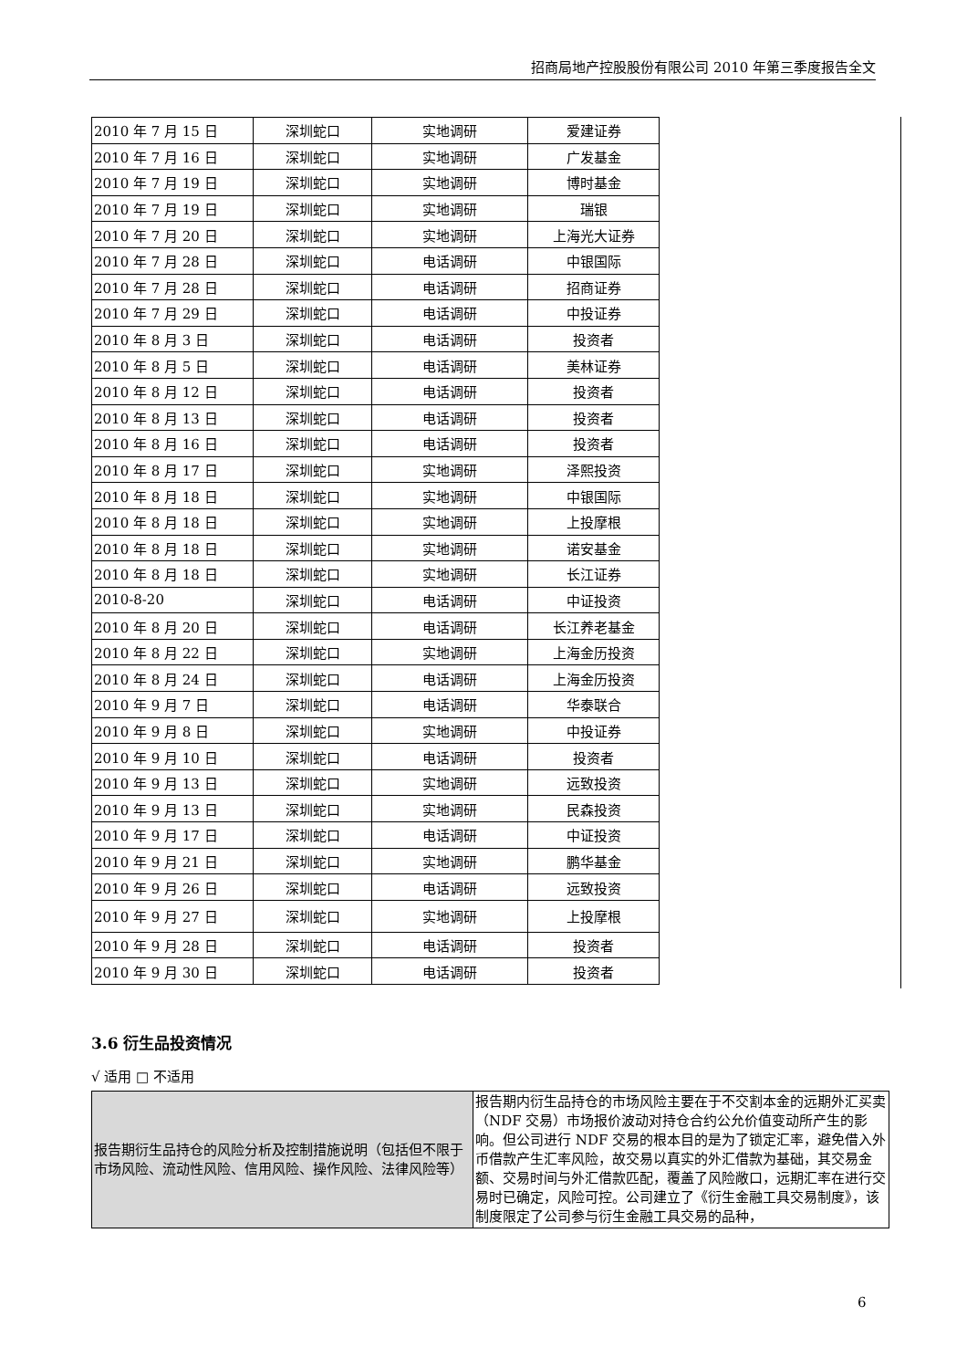招商局地产控股股份有限公司 2010 年第三季度报告全文
| 2010 年 7 月 15 日 | 深圳蛇口 | 实地调研 | 爱建证券 |
| 2010 年 7 月 16 日 | 深圳蛇口 | 实地调研 | 广发基金 |
| 2010 年 7 月 19 日 | 深圳蛇口 | 实地调研 | 博时基金 |
| 2010 年 7 月 19 日 | 深圳蛇口 | 实地调研 | 瑞银 |
| 2010 年 7 月 20 日 | 深圳蛇口 | 实地调研 | 上海光大证券 |
| 2010 年 7 月 28 日 | 深圳蛇口 | 电话调研 | 中银国际 |
| 2010 年 7 月 28 日 | 深圳蛇口 | 电话调研 | 招商证券 |
| 2010 年 7 月 29 日 | 深圳蛇口 | 电话调研 | 中投证券 |
| 2010 年 8 月 3 日 | 深圳蛇口 | 电话调研 | 投资者 |
| 2010 年 8 月 5 日 | 深圳蛇口 | 电话调研 | 美林证券 |
| 2010 年 8 月 12 日 | 深圳蛇口 | 电话调研 | 投资者 |
| 2010 年 8 月 13 日 | 深圳蛇口 | 电话调研 | 投资者 |
| 2010 年 8 月 16 日 | 深圳蛇口 | 电话调研 | 投资者 |
| 2010 年 8 月 17 日 | 深圳蛇口 | 实地调研 | 泽熙投资 |
| 2010 年 8 月 18 日 | 深圳蛇口 | 实地调研 | 中银国际 |
| 2010 年 8 月 18 日 | 深圳蛇口 | 实地调研 | 上投摩根 |
| 2010 年 8 月 18 日 | 深圳蛇口 | 实地调研 | 诺安基金 |
| 2010 年 8 月 18 日 | 深圳蛇口 | 实地调研 | 长江证券 |
| 2010-8-20 | 深圳蛇口 | 电话调研 | 中证投资 |
| 2010 年 8 月 20 日 | 深圳蛇口 | 电话调研 | 长江养老基金 |
| 2010 年 8 月 22 日 | 深圳蛇口 | 实地调研 | 上海金历投资 |
| 2010 年 8 月 24 日 | 深圳蛇口 | 电话调研 | 上海金历投资 |
| 2010 年 9 月 7 日 | 深圳蛇口 | 电话调研 | 华泰联合 |
| 2010 年 9 月 8 日 | 深圳蛇口 | 实地调研 | 中投证券 |
| 2010 年 9 月 10 日 | 深圳蛇口 | 电话调研 | 投资者 |
| 2010 年 9 月 13 日 | 深圳蛇口 | 实地调研 | 远致投资 |
| 2010 年 9 月 13 日 | 深圳蛇口 | 实地调研 | 民森投资 |
| 2010 年 9 月 17 日 | 深圳蛇口 | 电话调研 | 中证投资 |
| 2010 年 9 月 21 日 | 深圳蛇口 | 实地调研 | 鹏华基金 |
| 2010 年 9 月 26 日 | 深圳蛇口 | 电话调研 | 远致投资 |
| 2010 年 9 月 27 日 | 深圳蛇口 | 实地调研 | 上投摩根 |
| 2010 年 9 月 28 日 | 深圳蛇口 | 电话调研 | 投资者 |
| 2010 年 9 月 30 日 | 深圳蛇口 | 电话调研 | 投资者 |
3.6 衍生品投资情况
√ 适用 □ 不适用
| 报告期衍生品持仓的风险分析及控制措施说明（包括但不限于市场风险、流动性风险、信用风险、操作风险、法律风险等） | 报告期内衍生品持仓的市场风险主要在于不交割本金的远期外汇买卖（NDF 交易）市场报价波动对持仓合约公允价值变动所产生的影响。但公司进行 NDF 交易的根本目的是为了锁定汇率，避免借入外币借款产生汇率风险，故交易以真实的外汇借款为基础，其交易金额、交易时间与外汇借款匹配，覆盖了风险敞口，远期汇率在进行交易时已确定，风险可控。公司建立了《衍生金融工具交易制度》，该制度限定了公司参与衍生金融工具交易的品种， |
6